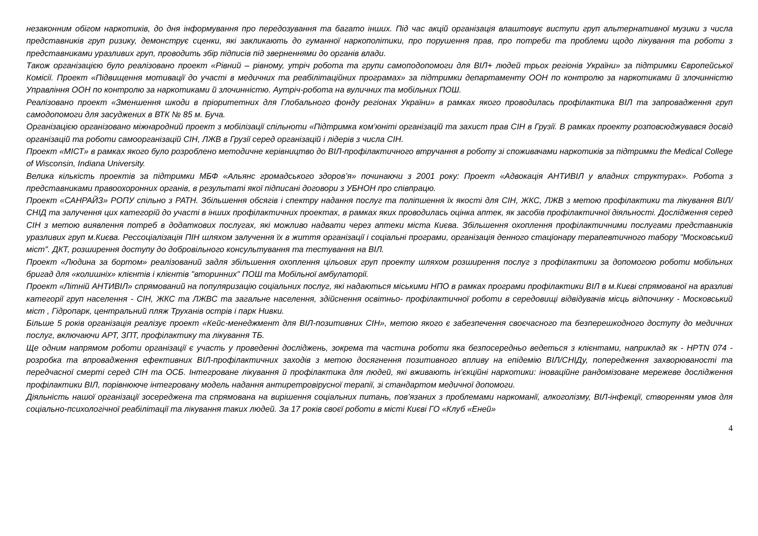незаконним обігом наркотиків, до дня інформування про передозування та багато інших. Під час акцій організація влаштовує виступи груп альтернативної музики з числа представників груп ризику, демонструє сценки, які закликають до гуманної наркополітики, про порушення прав, про потреби та проблеми щодо лікування та роботи з представниками уразливих груп, проводить збір підписів під зверненнями до органів влади.
Також організацією було реалізовано проект «Рівний – рівному, утріч робота та групи самоподопомоги для ВІЛ+ людей трьох регіонів України» за підтримки Європейської Комісії. Проект «Підвищення мотивації до участі в медичних та реабілітаційних програмах» за підтримки департаменту ООН по контролю за наркотиками й злочинністю Управління ООН по контролю за наркотиками й злочинністю. Аутріч-робота на вуличних та мобільних ПОШ.
Реалізовано проект «Зменшення шкоди в пріоритетних для Глобального фонду регіонах України» в рамках якого проводилась профілактика ВІЛ та запровадження груп самодопомоги для засуджених в ВТК № 85 м. Буча.
Організацією організовано міжнародний проект з мобілізації спільноти «Підтримка ком’юніті організацій та захист прав СІН в Грузії. В рамках проекту розповсюджувався досвід організацій та роботи самоорганізацій СІН, ЛЖВ в Грузії серед організацій і лідерів з числа СІН.
Проект «МІСТ» в рамках якого було розроблено методичне керівництво до ВІЛ-профілактичного втручання в роботу зі споживачами наркотиків за підтримки the Medical College of Wisconsin, Indiana University.
Велика кількість проектів за підтримки МБФ «Альянс громадського здоров’я» починаючи з 2001 року: Проект «Адвокація АНТИВІЛ у владних структурах». Робота з представниками правоохоронних органів, в результаті якої підписані договори з УБНОН про співпрацю.
Проект «САНРАЙЗ» РОПУ спільно з РАТН. Збільшення обсягів і спектру надання послуг та поліпшення їх якості для СІН, ЖКС, ЛЖВ з метою профілактики та лікування ВІЛ/СНІД та залучення цих категорій до участі в інших профілактичних проектах, в рамках яких проводилась оцінка аптек, як засобів профілактичної діяльності. Дослідження серед СІН з метою виявлення потреб в додаткових послугах, які можливо надвати через аптеки міста Києва. Збільшення охоплення профілактичними послугами представників уразливих груп м.Києва. Рессоціалізація ПІН шляхом залучення їх в життя організації і соціальні програми, організація денного стаціонару терапевтичного табору "Московський міст". ДКТ, розширення доступу до добровільного консультування та тестування на ВІЛ.
Проект «Людина за бортом» реалізований задля збільшення охоплення цільових груп проекту шляхом розширення послуг з профілактики за допомогою роботи мобільних бригад для «колишніх» клієнтів і клієнтів "вторинних" ПОШ та Мобільної амбулаторії.
Проект «Літній АНТИВІЛ» спрямований на популяризацію соціальних послуг, які надаються міськими НПО в рамках програми профілактики ВІЛ в м.Києві спрямованої на вразливі категорії груп населення - СІН, ЖКС та ЛЖВС та загальне населення, здійснення освітньо- профілактичної роботи в середовищі відвідувачів місць відпочинку - Московський міст , Гідропарк, центральний пляж Труханів острів і парк Нивки.
Більше 5 років організація реалізує проект «Кейс-менеджмент для ВІЛ-позитивних СІН», метою якого є забезпечення своєчасного та безперешкодного доступу до медичних послуг, включаючи АРТ, ЗПТ, профілактику та лікування ТБ.
Ще одним напрямом роботи організації є участь у проведенні досліджень, зокрема та частина роботи яка безпосередньо ведеться з клієнтами, наприклад як - HPTN 074 - розробка та впровадження ефективних ВІЛ-профілактичних заходів з метою досягнення позитивного впливу на епідемію ВІЛ/СНІДу, попередження захворюваності та передчасної смерті серед СІН та ОСБ. Інтегроване лікування й профілактика для людей, які вживають ін’єкційні наркотики: іноваційне рандомізоване мережеве дослідження профілактики ВІЛ, порівнююче інтегровану модель надання антиретровірусної терапії, зі стандартом медичної допомоги.
Діяльність нашої організації зосереджена та спрямована на вирішення соціальних питань, пов’язаних з проблемами наркоманії, алкоголізму, ВІЛ-інфекції, створенням умов для соціально-психологічної реабілітації та лікування таких людей. За 17 років своєї роботи в місті Києві ГО «Клуб «Еней»
4